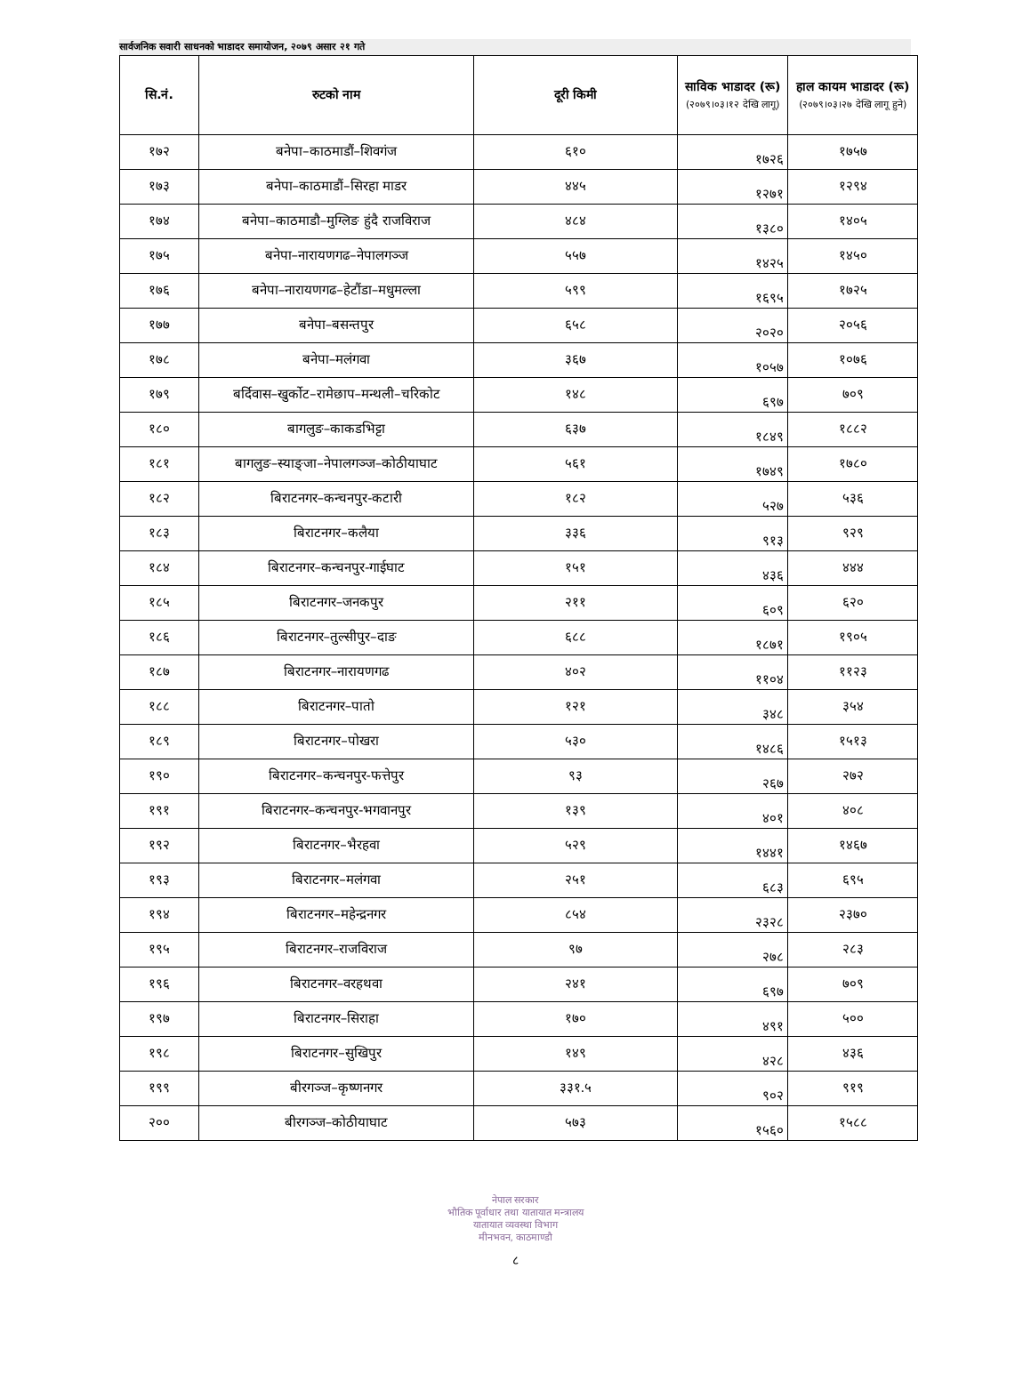सार्वजनिक सवारी साधनको भाडादर समायोजन, २०७९ असार २१ गते
| सि.नं. | रुटको नाम | दूरी किमी | साविक भाडादर (रू) (२०७९।०३।१२ देखि लागू) | हाल कायम भाडादर (रू) (२०७९।०३।२७ देखि लागू हुने) |
| --- | --- | --- | --- | --- |
| १७२ | बनेपा–काठमाडौं–शिवगंज | ६१० | १७२६ | १७५७ |
| १७३ | बनेपा–काठमाडौं–सिरहा माडर | ४४५ | १२७१ | १२९४ |
| १७४ | बनेपा–काठमाडौ–मुग्लिङ हुंदै राजविराज | ४८४ | १३८० | १४०५ |
| १७५ | बनेपा–नारायणगढ–नेपालगञ्ज | ५५७ | १४२५ | १४५० |
| १७६ | बनेपा–नारायणगढ–हेटौंडा–मधुमल्ला | ५९९ | १६९५ | १७२५ |
| १७७ | बनेपा–बसन्तपुर | ६५८ | २०२० | २०५६ |
| १७८ | बनेपा–मलंगवा | ३६७ | १०५७ | १०७६ |
| १७९ | बर्दिवास–खुर्कोट–रामेछाप–मन्थली–चरिकोट | १४८ | ६९७ | ७०९ |
| १८० | बागलुङ–काकडभिट्टा | ६३७ | १८४९ | १८८२ |
| १८१ | बागलुङ–स्याङ्जा–नेपालगञ्ज–कोठीयाघाट | ५६१ | १७४९ | १७८० |
| १८२ | बिराटनगर–कन्चनपुर-कटारी | १८२ | ५२७ | ५३६ |
| १८३ | बिराटनगर–कलैया | ३३६ | ९१३ | ९२९ |
| १८४ | बिराटनगर–कन्चनपुर-गाईघाट | १५१ | ४३६ | ४४४ |
| १८५ | बिराटनगर–जनकपुर | २११ | ६०९ | ६२० |
| १८६ | बिराटनगर–तुल्सीपुर–दाङ | ६८८ | १८७१ | १९०५ |
| १८७ | बिराटनगर–नारायणगढ | ४०२ | ११०४ | ११२३ |
| १८८ | बिराटनगर–पातो | १२१ | ३४८ | ३५४ |
| १८९ | बिराटनगर–पोखरा | ५३० | १४८६ | १५१३ |
| १९० | बिराटनगर–कन्चनपुर-फत्तेपुर | ९३ | २६७ | २७२ |
| १९१ | बिराटनगर–कन्चनपुर-भगवानपुर | १३९ | ४०१ | ४०८ |
| १९२ | बिराटनगर–भैरहवा | ५२९ | १४४१ | १४६७ |
| १९३ | बिराटनगर–मलंगवा | २५१ | ६८३ | ६९५ |
| १९४ | बिराटनगर–महेन्द्रनगर | ८५४ | २३२८ | २३७० |
| १९५ | बिराटनगर–राजविराज | ९७ | २७८ | २८३ |
| १९६ | बिराटनगर–वरहथवा | २४१ | ६९७ | ७०९ |
| १९७ | बिराटनगर–सिराहा | १७० | ४९१ | ५०० |
| १९८ | बिराटनगर–सुखिपुर | १४९ | ४२८ | ४३६ |
| १९९ | बीरगञ्ज–कृष्णनगर | ३३१.५ | ९०२ | ९१९ |
| २०० | बीरगञ्ज–कोठीयाघाट | ५७३ | १५६० | १५८८ |
नेपाल सरकार
भौतिक पूर्वाधार तथा यातायात मन्त्रालय
यातायात व्यवस्था विभाग
मीनभवन, काठमाण्डौ
८